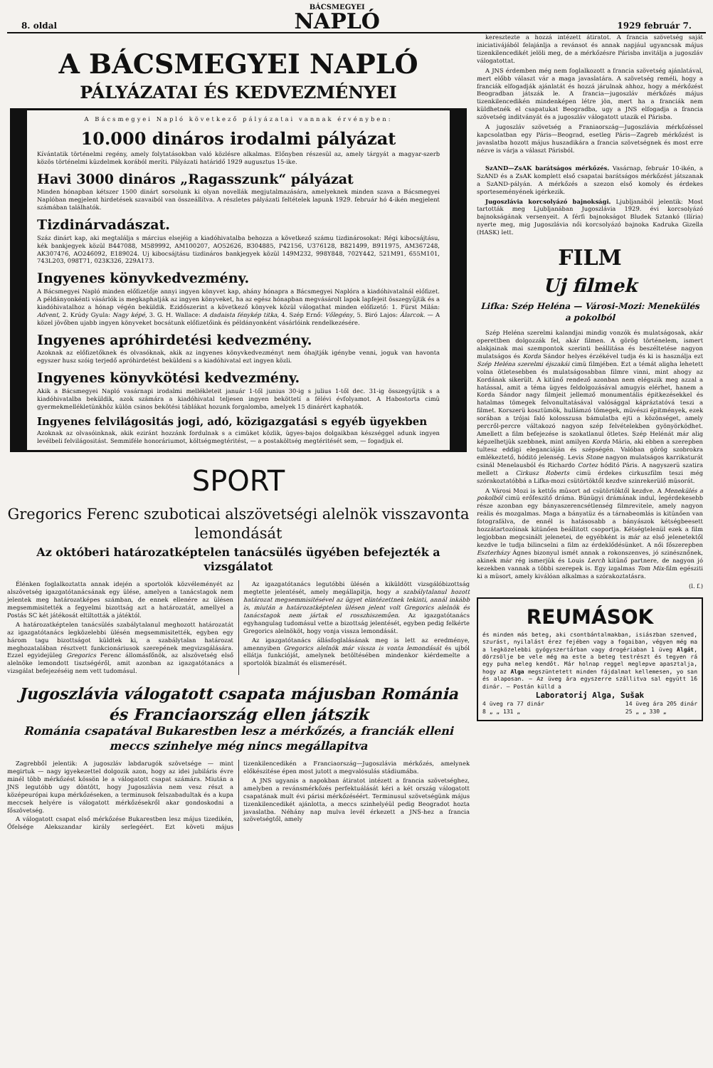8. oldal
BÁCSMEGYEI
NAPLÓ
1929 február 7.
A BÁCSMEGYEI NAPLÓ
PÁLYÁZATAI ÉS KEDVEZMÉNYEI
A Bácsmegyei Napló következő pályázatai vannak érvényben:
10.000 dináros irodalmi pályázat
Kívántatik történelmi regény, amely folytatásokban való közlésre alkalmas. Előnyben részesül az, amely tárgyát a magyar-szerb közös történelmi küzdelmek korából meríti. Pályázati határidő 1929 augusztus 15-ike.
Havi 3000 dináros „Ragasszunk“ pályázat
Minden hónapban kétszer 1500 dinárt sorsolunk ki olyan novellák megjutalmazására, amelyeknek minden szava a Bácsmegyei Naplóban megjelent hirdetések szavaiból van összeállítva. A részletes pályázati feltételek lapunk 1929. február hó 4-ikén megjelent számában találhatók.
Tizdinárvadászat.
Száz dinárt kap, aki megtalálja s március elsejéig a kiadóhivatalba behozza a következő számu tizdinárosokat: Régi kibocsájtásu, kék bankjegyek közül B447088, M589992, AM100207, AO52626, B304885, P42156, U376128, B821499, B911975, AM367248, AK307476, AO246092, E189024. Uj kibocsájtásu tizdináros bankjegyek közül 149M232, 998Y848, 702Y442, 521M91, 655M101, 743L203, 098T71, 023K326, 229A173.
Ingyenes könyvkedvezmény.
A Bácsmegyei Napló minden előfizetője annyi ingyen könyvet kap, ahány hónapra a Bácsmegyei Naplóra a kiadóhivatalnál előfizet. A példányonkénti vásárlók is megkaphatják az ingyen könyveket, ha az egész hónapban megvásárolt lapok lapfejeit összegyűjtik és a kiadóhivatalhoz a hónap végén beküldik. Ezidőszerint a következő könyvek közül válogathat minden előfizető: 1. Fürst Milán: Advent, 2. Krúdy Gyula: Nagy képé, 3. G. H. Wallace: A dadaista fénykép titka, 4. Szép Ernő: Vőlegény, 5. Biró Lajos: Álarcok. — A közel jövőben ujabb ingyen könyveket bocsátunk előfizetőink és példányonként vásárlóink rendelkezésére.
Ingyenes apróhirdetési kedvezmény.
Azoknak az előfizetőknek és olvasóknak, akik az ingyenes könyvkedvezményt nem óhajtják igénybe venni, joguk van havonta egyszer husz szóig terjedő apróhirdetést beküldeni s a kiadóhivatal ezt ingyen közli.
Ingyenes könyvkötési kedvezmény.
Akik a Bácsmegyei Napló vasárnapi irodalmi mellékleteit január 1-től junius 30-ig s julius 1-től dec. 31-ig összegyűjtik s a kiadóhivatalba beküldik, azok számára a kiadóhivatal teljesen ingyen beköttetí a félévi évfolyamot. A Habostorta cimü gyermekmellékletünkhöz külön csinos bekötési táblákat hozunk forgalomba, amelyek 15 dinárért kaphatók.
Ingyenes felvilágositás jogi, adó, közigazgatási s egyéb ügyekben
Azoknak az olvasóinknak, akik eziránt hozzánk fordulnak s a cimüket közlik, ügyes-bajos dolgaikban készséggel adunk ingyen levélbeli felvilágositást. Semmiféle honoráriumot, költségmegtéritést, — a postaköltség megtéritését sem, — fogadjuk el.
SPORT
Gregorics Ferenc szuboticai alszövetségi alelnök visszavonta lemondását
Az októberi határozatképtelen tanácsülés ügyében befejezték a vizsgálatot
Élénken foglalkoztatta annak idején a sportolók közvéleményét az alszövetség igazgatótanácsának egy ülése, amelyen a tanácstagok nem jelentek meg határozatképes számban, de ennek ellenére az ülésen megsemmisitették a fegyelmi bizottság azt a határozatát, amellyel a Postás SC két játékosát eltiltották a játéktól.
A határozatképtelen tanácsülés szabálytalanul meghozott határozatát az igazgatótanács legközelebbi ülésén megsemmisitették, egyben egy három tagu bizottságot küldtek ki, a szabálytalan határozat meghozatalában résztvett funkcionáriusok szerepének megvizsgálására. Ezzel egyidejüleg Gregorics Ferenc állomásfőnök, az alszövetség első alelnöke lemondott tisztségéről, amit azonban az igazgatótanács a vizsgálat befejezéséig nem vett tudomásul.
Az igazgatótanács legutóbbi ülésén a kiküldött vizsgálóbizottság megtette jelentését, amely megállapitja, hogy a szabálytalanul hozott határozat megsemmisitésével az ügyet elintézettnek tekinti, annál inkább is, miután a határozatképtelen ülésen jelent volt Gregorics alelnök és tanácstagok nem jártak el rosszhiszeműen. Az igazgatótanács egyhangulag tudomásul vette a bizottság jelentését, egyben pedig felkérte Gregorics alelnököt, hogy vonja vissza lemondását.
Az igazgatótanács állásfoglalásának meg is lett az eredménye, amennyiben Gregorics alelnök már vissza is vonta lemondását és ujból ellátja funkcióját, amelynek betöltésében mindenkor kiérdemelte a sportolók bizalmát és elismerését.
Jugoszlávia válogatott csapata májusban Románia és Franciaország ellen játszik
Románia csapatával Bukarestben lesz a mérkőzés, a franciák elleni meccs szinhelye még nincs megállapitva
Zagrebből jelentik: A jugoszláv labdarugók szövetsége — mint megirtuk — nagy igyekezettel dolgozik azon, hogy az idei jubiláris évre minél több mérkőzést kössön le a válogatott csapat számára. Miután a JNS legutóbb ugy döntött, hogy Jugoszlávia nem vesz részt a középeurópai kupa mérkőzéseken, a terminusok felszabadultak és a kupa meccsek helyére is válogatott mérkőzésekről akar gondoskodni a főszövetség.
A válogatott csapat első mérkőzése Bukarestben lesz május tizedikén, Őfelsége Alekszandar király serlegéért. Ezt követi május tizenkilencedikén a Franciaország—Jugoszlávia mérkőzés, amelynek előkészitése épen most jutott a megvalósulás stádiumába.
A JNS ugyanis a napokban átiratot intézett a francia szövetséghez, amelyben a revánsmérkőzés perfektuálását kéri a két ország válogatott csapatának mult évi párisi mérkőzéséért. Terminusul szövetségünk május tizenkilencedikét ajánlotta, a meccs szinhelyéül pedig Beogradot hozta javaslatba. Néhány nap mulva levél érkezett a JNS-hez a francia szövetségtől, amely
keresztezte a hozzá intézett átiratot. A francia szövetség saját iniciativájából felajánlja a revánsot és annak napjául ugyancsak május tizenkilencedikét jelöli meg, de a mérkőzésre Párisba invitálja a jugoszláv válogatottat.
A JNS érdemben még nem foglalkozott a francia szövetség ajánlatával, mert előbb választ vár a maga javaslatára. A szövetség reméli, hogy a franciák elfogadják ajánlatát és hozzá járulnak ahhoz, hogy a mérkőzést Beogradban játszák le. A francia—jugoszláv mérkőzés május tizenkilencedikén mindenképen létre jön, mert ha a franciák nem küldhetnék el csapatukat Beogradba, ugy a JNS elfogadja a francia szövetség inditványát és a jugoszláv válogatott utazik el Párisba.
A jugoszláv szövetség a Franiaország—Jugoszlávia mérkőzéssel kapcsolatban egy Páris—Beograd, esetleg Páris—Zagreb mérkőzést is javaslatba hozott május huszadikára a francia szövetségnek és most erre nézve is várja a választ Párisból.
SzAND—ZsAK barátságos mérkőzés. Vasárnap, február 10-ikén, a SzAND és a ZsAK komplett első csapatai barátságos mérkőzést játszanak a SzAND-pályán. A mérkőzés a szezon első komoly és érdekes sporteseményének igérkezik.
Jugoszlávia korcsolyázó bajnoksági. Ljubljanából jelentik: Most tartották meg Ljubljanában Jugoszlávia 1929. évi korcsolyázó bajnokságának versenyeit. A férfi bajnokságot Bludek Sztankó (Ilíria) nyerte meg, mig Jugoszlávia női korcsolyázó bajnoka Kadruka Gizella (HASK) lett.
FILM
Uj filmek
Lifka: Szép Heléna — Városi-Mozi: Menekülés a pokolból
Szép Heléna szerelmi kalandjai mindig vonzók és mulatságosak, akár operettben dolgozzák fel, akár filmen. A görög történelem, ismert alakjainak mai szempontok szerinti beállitása és beszéltetése nagyon mulatságos és Korda Sándor helyes érzékével tudja és ki is használja ezt Szép Heléna szerelmi éjszakái cimü filmjében. Ezt a témát aligha lehetett volna ötletesebben és mulatságosabban filmre vinni, mint ahogy az Kordának sikerült. A kitünő rendező azonban nem elégszik meg azzal a hatással, amit a téma ügyes feldolgozásával amugyis elérhet, hanem a Korda Sándor nagy filmjeit jellemző monumentális épitkezésekkel és hatalmas tömegek felvonultatásával valósággal kápráztatóvá teszi a filmet. Korszerü kosztümök, hullámzó tömegek, müvészi épitmények, ezek sorában a trójai faló kolosszusa bámulatba ejti a közönséget, amely percről-percre váltakozó nagyon szép felvételekben gyönyörködhet. Amellett a film befejezése is szokatlanul ötletes. Szép Helénát már alig képzelhetjük szebbnek, mint amilyen Korda Mária, aki ebben a szerepben tultesz eddigi eleganciáján és szépségén. Valóban görög szobrokra emlékeztető, hóditó jelenség. Levis Stone nagyon mulatságos karrikaturát csinál Menelausból és Richardo Cortez hóditó Páris. A nagyszerü szatira mellett a Cirkusz Roberts cimü érdekes cirkuszfilm teszi még szórakoztatóbbá a Lifka-mozi csütörtöktől kezdve szinrekerülő müsorát.
A Városi Mozi is kettős müsort ad csütörtöktől kezdve. A Menekülés a pokolból cimü erőfeszitő dráma. Bünügyi drámának indul, legérdekesebb része azonban egy bányaszerencsétlenség filmrevitele, amely nagyon reális és mozgalmas. Maga a bányatüz és a tárnabeomlás is kitünően van fotografálva, de ennél is hatásosabb a bányászok kétségbeesett hozzátartozóinak kitünően beállitott csoportja. Kétségtelenül ezek a film legjobban megcsinált jelenetei, de egyébként is már az első jelenetektől kezdve le tudja bilincselni a film az érdeklődésünket. A női főszerepben Eszterházy Ágnes bizonyul ismét annak a rokonszenves, jó szinésznőnek, akinek már rég ismerjük és Louis Lerch kitünő partnere, de nagyon jó kezekben vannak a többi szerepek is. Egy izgalmas Tom Mix-film egésziti ki a müsort, amely kiválóan alkalmas a szórakoztatásra.
(l. f.)
REUMÁSOK
és minden más beteg, aki csontbántalmakban, isiászban szenved, szurást, nyilalást érez fejében vagy a fogaiban, végyen még ma a legközelebbi gyógyszertárban vagy drogériaban 1 üveg Algát, dörzsölje be vele még ma este a beteg testrészt és tegyen rá egy puha meleg kendőt. Már holnap reggel meglepve apasztalja, hogy az Alga megszüntetett minden fájdalmat kellemesen, yo san és alaposan. — Az üveg ára egyszerre szállitva sal együtt 16 dinár. — Postán külld a
Laboratorij Alga, Sušak
4 üveg ra 77 dinár
8 „ „ 131 „ 14 üveg ára 205 dinár
25 „ „ 330 „